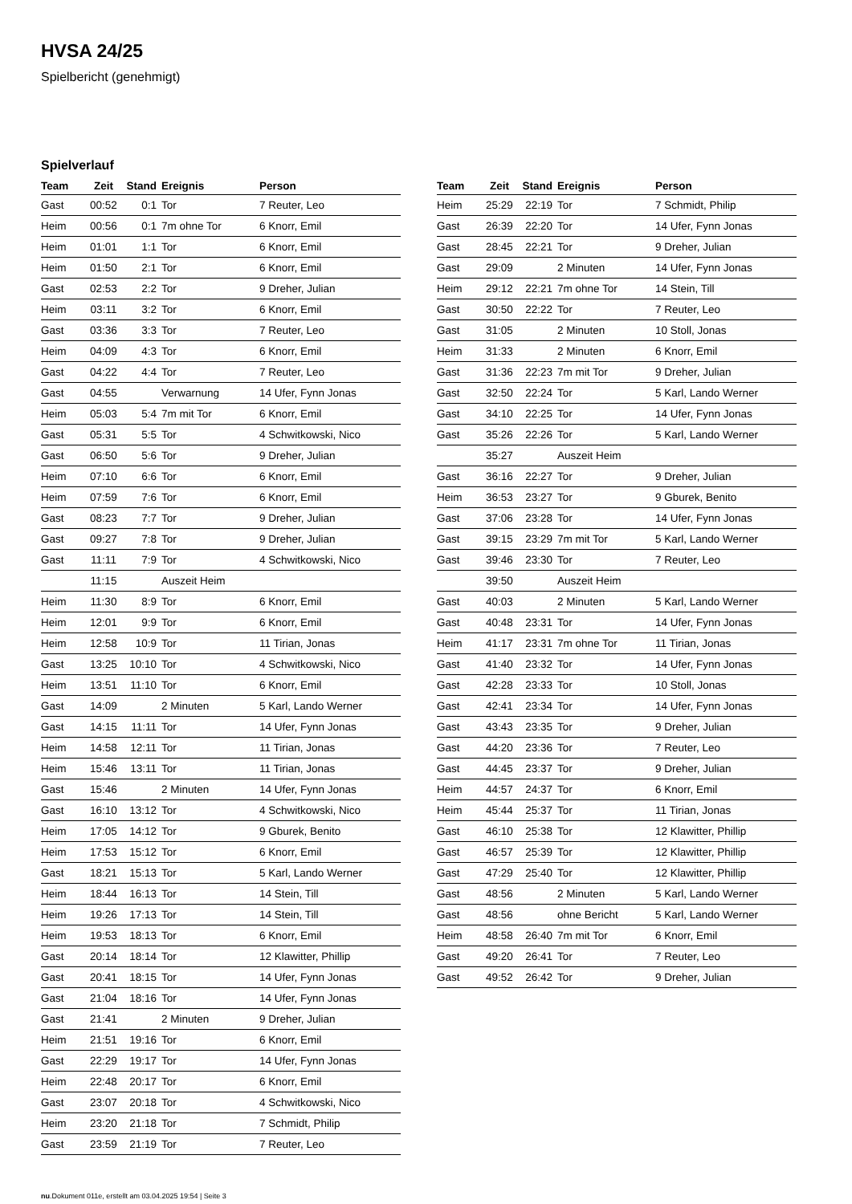HVSA 24/25
Spielbericht (genehmigt)
Spielverlauf
| Team | Zeit | Stand | Ereignis | Person |
| --- | --- | --- | --- | --- |
| Gast | 00:52 | 0:1 | Tor | 7 Reuter, Leo |
| Heim | 00:56 | 0:1 | 7m ohne Tor | 6 Knorr, Emil |
| Heim | 01:01 | 1:1 | Tor | 6 Knorr, Emil |
| Heim | 01:50 | 2:1 | Tor | 6 Knorr, Emil |
| Gast | 02:53 | 2:2 | Tor | 9 Dreher, Julian |
| Heim | 03:11 | 3:2 | Tor | 6 Knorr, Emil |
| Gast | 03:36 | 3:3 | Tor | 7 Reuter, Leo |
| Heim | 04:09 | 4:3 | Tor | 6 Knorr, Emil |
| Gast | 04:22 | 4:4 | Tor | 7 Reuter, Leo |
| Gast | 04:55 | | Verwarnung | 14 Ufer, Fynn Jonas |
| Heim | 05:03 | 5:4 | 7m mit Tor | 6 Knorr, Emil |
| Gast | 05:31 | 5:5 | Tor | 4 Schwitkowski, Nico |
| Gast | 06:50 | 5:6 | Tor | 9 Dreher, Julian |
| Heim | 07:10 | 6:6 | Tor | 6 Knorr, Emil |
| Heim | 07:59 | 7:6 | Tor | 6 Knorr, Emil |
| Gast | 08:23 | 7:7 | Tor | 9 Dreher, Julian |
| Gast | 09:27 | 7:8 | Tor | 9 Dreher, Julian |
| Gast | 11:11 | 7:9 | Tor | 4 Schwitkowski, Nico |
| | 11:15 | | Auszeit Heim | |
| Heim | 11:30 | 8:9 | Tor | 6 Knorr, Emil |
| Heim | 12:01 | 9:9 | Tor | 6 Knorr, Emil |
| Heim | 12:58 | 10:9 | Tor | 11 Tirian, Jonas |
| Gast | 13:25 | 10:10 | Tor | 4 Schwitkowski, Nico |
| Heim | 13:51 | 11:10 | Tor | 6 Knorr, Emil |
| Gast | 14:09 | | 2 Minuten | 5 Karl, Lando Werner |
| Gast | 14:15 | 11:11 | Tor | 14 Ufer, Fynn Jonas |
| Heim | 14:58 | 12:11 | Tor | 11 Tirian, Jonas |
| Heim | 15:46 | 13:11 | Tor | 11 Tirian, Jonas |
| Gast | 15:46 | | 2 Minuten | 14 Ufer, Fynn Jonas |
| Gast | 16:10 | 13:12 | Tor | 4 Schwitkowski, Nico |
| Heim | 17:05 | 14:12 | Tor | 9 Gburek, Benito |
| Heim | 17:53 | 15:12 | Tor | 6 Knorr, Emil |
| Gast | 18:21 | 15:13 | Tor | 5 Karl, Lando Werner |
| Heim | 18:44 | 16:13 | Tor | 14 Stein, Till |
| Heim | 19:26 | 17:13 | Tor | 14 Stein, Till |
| Heim | 19:53 | 18:13 | Tor | 6 Knorr, Emil |
| Gast | 20:14 | 18:14 | Tor | 12 Klawitter, Phillip |
| Gast | 20:41 | 18:15 | Tor | 14 Ufer, Fynn Jonas |
| Gast | 21:04 | 18:16 | Tor | 14 Ufer, Fynn Jonas |
| Gast | 21:41 | | 2 Minuten | 9 Dreher, Julian |
| Heim | 21:51 | 19:16 | Tor | 6 Knorr, Emil |
| Gast | 22:29 | 19:17 | Tor | 14 Ufer, Fynn Jonas |
| Heim | 22:48 | 20:17 | Tor | 6 Knorr, Emil |
| Gast | 23:07 | 20:18 | Tor | 4 Schwitkowski, Nico |
| Heim | 23:20 | 21:18 | Tor | 7 Schmidt, Philip |
| Gast | 23:59 | 21:19 | Tor | 7 Reuter, Leo |
| Team | Zeit | Stand | Ereignis | Person |
| --- | --- | --- | --- | --- |
| Heim | 25:29 | 22:19 | Tor | 7 Schmidt, Philip |
| Gast | 26:39 | 22:20 | Tor | 14 Ufer, Fynn Jonas |
| Gast | 28:45 | 22:21 | Tor | 9 Dreher, Julian |
| Gast | 29:09 | | 2 Minuten | 14 Ufer, Fynn Jonas |
| Heim | 29:12 | 22:21 | 7m ohne Tor | 14 Stein, Till |
| Gast | 30:50 | 22:22 | Tor | 7 Reuter, Leo |
| Gast | 31:05 | | 2 Minuten | 10 Stoll, Jonas |
| Heim | 31:33 | | 2 Minuten | 6 Knorr, Emil |
| Gast | 31:36 | 22:23 | 7m mit Tor | 9 Dreher, Julian |
| Gast | 32:50 | 22:24 | Tor | 5 Karl, Lando Werner |
| Gast | 34:10 | 22:25 | Tor | 14 Ufer, Fynn Jonas |
| Gast | 35:26 | 22:26 | Tor | 5 Karl, Lando Werner |
| | 35:27 | | Auszeit Heim | |
| Gast | 36:16 | 22:27 | Tor | 9 Dreher, Julian |
| Heim | 36:53 | 23:27 | Tor | 9 Gburek, Benito |
| Gast | 37:06 | 23:28 | Tor | 14 Ufer, Fynn Jonas |
| Gast | 39:15 | 23:29 | 7m mit Tor | 5 Karl, Lando Werner |
| Gast | 39:46 | 23:30 | Tor | 7 Reuter, Leo |
| | 39:50 | | Auszeit Heim | |
| Gast | 40:03 | | 2 Minuten | 5 Karl, Lando Werner |
| Gast | 40:48 | 23:31 | Tor | 14 Ufer, Fynn Jonas |
| Heim | 41:17 | 23:31 | 7m ohne Tor | 11 Tirian, Jonas |
| Gast | 41:40 | 23:32 | Tor | 14 Ufer, Fynn Jonas |
| Gast | 42:28 | 23:33 | Tor | 10 Stoll, Jonas |
| Gast | 42:41 | 23:34 | Tor | 14 Ufer, Fynn Jonas |
| Gast | 43:43 | 23:35 | Tor | 9 Dreher, Julian |
| Gast | 44:20 | 23:36 | Tor | 7 Reuter, Leo |
| Gast | 44:45 | 23:37 | Tor | 9 Dreher, Julian |
| Heim | 44:57 | 24:37 | Tor | 6 Knorr, Emil |
| Heim | 45:44 | 25:37 | Tor | 11 Tirian, Jonas |
| Gast | 46:10 | 25:38 | Tor | 12 Klawitter, Phillip |
| Gast | 46:57 | 25:39 | Tor | 12 Klawitter, Phillip |
| Gast | 47:29 | 25:40 | Tor | 12 Klawitter, Phillip |
| Gast | 48:56 | | 2 Minuten | 5 Karl, Lando Werner |
| Gast | 48:56 | | ohne Bericht | 5 Karl, Lando Werner |
| Heim | 48:58 | 26:40 | 7m mit Tor | 6 Knorr, Emil |
| Gast | 49:20 | 26:41 | Tor | 7 Reuter, Leo |
| Gast | 49:52 | 26:42 | Tor | 9 Dreher, Julian |
nu.Dokument 011e, erstellt am 03.04.2025 19:54 | Seite 3